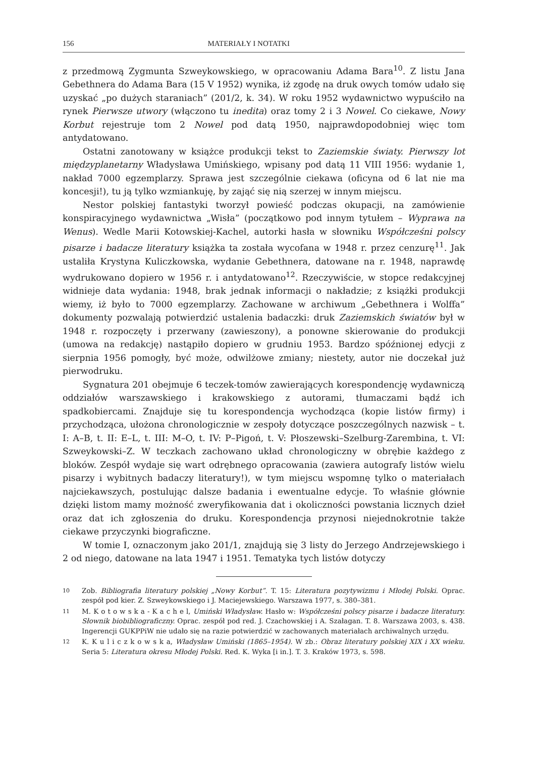156 MATERIAŁY I NOTATKI
z przedmową Zygmunta Szweykowskiego, w opracowaniu Adama Bara<sup>10</sup>. Z listu Jana Gebethnera do Adama Bara (15 V 1952) wynika, iż zgodę na druk owych tomów udało się uzyskać „po dużych staraniach” (201/2, k. 34). W roku 1952 wydawnictwo wypuściło na rynek Pierwsze utwory (włączono tu inedita) oraz tomy 2 i 3 Nowel. Co ciekawe, Nowy Korbut rejestruje tom 2 Nowel pod datą 1950, najprawdopodobniej więc tom antydatowano.
Ostatni zanotowany w książce produkcji tekst to Zaziemskie światy. Pierwszy lot międzyplanetarny Władysława Umińskiego, wpisany pod datą 11 VIII 1956: wydanie 1, nakład 7000 egzemplarzy. Sprawa jest szczególnie ciekawa (oficyna od 6 lat nie ma koncesji!), tu ją tylko wzmiankuję, by zająć się nią szerzej w innym miejscu.
Nestor polskiej fantastyki tworzył powieść podczas okupacji, na zamówienie konspiracyjnego wydawnictwa „Wisła” (początkowo pod innym tytułem – Wyprawa na Wenus). Wedle Marii Kotowskiej-Kachel, autorki hasła w słowniku Współcześni polscy pisarze i badacze literatury książka ta została wycofana w 1948 r. przez cenzurę<sup>11</sup>. Jak ustaliła Krystyna Kuliczkowska, wydanie Gebethnera, datowane na r. 1948, naprawdę wydrukowano dopiero w 1956 r. i antydatowano<sup>12</sup>. Rzeczywiście, w stopce redakcyjnej widnieje data wydania: 1948, brak jednak informacji o nakładzie; z książki produkcji wiemy, iż było to 7000 egzemplarzy. Zachowane w archiwum „Gebethnera i Wolffa” dokumenty pozwalają potwierdzić ustalenia badaczki: druk Zaziemskich światów był w 1948 r. rozpoczęty i przerwany (zawieszony), a ponowne skierowanie do produkcji (umowa na redakcję) nastąpiło dopiero w grudniu 1953. Bardzo spóźnionej edycji z sierpnia 1956 pomogły, być może, odwilżowe zmiany; niestety, autor nie doczekał już pierwodruku.
Sygnatura 201 obejmuje 6 teczek-tomów zawierających korespondencję wydawniczą oddziałów warszawskiego i krakowskiego z autorami, tłumaczami bądź ich spadkobiercami. Znajduje się tu korespondencja wychodząca (kopie listów firmy) i przychodząca, ułożona chronologicznie w zespoły dotyczące poszczególnych nazwisk – t. I: A–B, t. II: E–L, t. III: M–O, t. IV: P–Pigoń, t. V: Płoszewski–Szelburg-Zarembina, t. VI: Szweykowski–Z. W teczkach zachowano układ chronologiczny w obrębie każdego z bloków. Zespół wydaje się wart odrębnego opracowania (zawiera autografy listów wielu pisarzy i wybitnych badaczy literatury!), w tym miejscu wspomnę tylko o materiałach najciekawszych, postulując dalsze badania i ewentualne edycje. To właśnie głównie dzięki listom mamy możność zweryfikowania dat i okoliczności powstania licznych dzieł oraz dat ich zgłoszenia do druku. Korespondencja przynosi niejednokrotnie także ciekawe przyczynki biograficzne.
W tomie I, oznaczonym jako 201/1, znajdują się 3 listy do Jerzego Andrzejewskiego i 2 od niego, datowane na lata 1947 i 1951. Tematyka tych listów dotyczy
10
Zob. Bibliografia literatury polskiej „Nowy Korbut”. T. 15: Literatura pozytywizmu i Młodej Polski. Oprac. zespół pod kier. Z. Szweykowskiego i J. Maciejewskiego. Warszawa 1977, s. 380–381.
11
M. K o t o w s k a - K a c h e l, Umiński Władysław. Hasło w: Współcześni polscy pisarze i badacze literatury. Słownik biobibliograficzny. Oprac. zespół pod red. J. Czachowskiej i A. Szałagan. T. 8. Warszawa 2003, s. 438. Ingerencji GUKPPiW nie udało się na razie potwierdzić w zachowanych materiałach archiwalnych urzędu.
12
K. K u l i c z k o w s k a, Władysław Umiński (1865–1954). W zb.: Obraz literatury polskiej XIX i XX wieku. Seria 5: Literatura okresu Młodej Polski. Red. K. Wyka [i in.]. T. 3. Kraków 1973, s. 598.